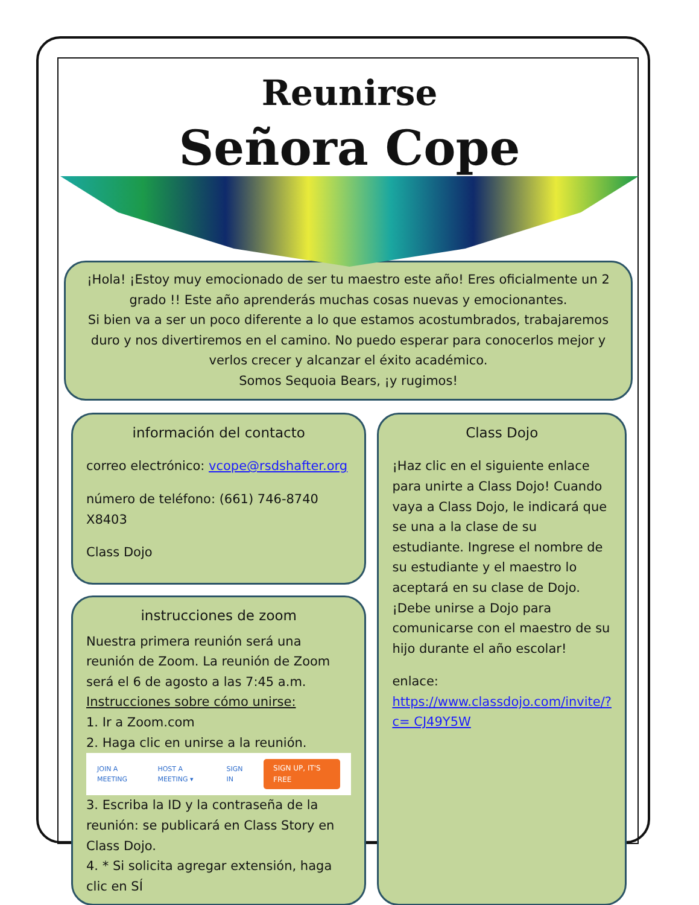Reunirse
Señora Cope
¡Hola! ¡Estoy muy emocionado de ser tu maestro este año! Eres oficialmente un 2 grado !! Este año aprenderás muchas cosas nuevas y emocionantes.
Si bien va a ser un poco diferente a lo que estamos acostumbrados, trabajaremos duro y nos divertiremos en el camino. No puedo esperar para conocerlos mejor y verlos crecer y alcanzar el éxito académico.
Somos Sequoia Bears, ¡y rugimos!
información del contacto
correo electrónico: vcope@rsdshafter.org
número de teléfono: (661) 746-8740 X8403
Class Dojo
instrucciones de zoom
Nuestra primera reunión será una reunión de Zoom. La reunión de Zoom será el 6 de agosto a las 7:45 a.m.
Instrucciones sobre cómo unirse:
1. Ir a Zoom.com
2. Haga clic en unirse a la reunión.
JOIN A MEETING HOST A MEETING ▾ SIGN IN SIGN UP, IT'S FREE
3. Escriba la ID y la contraseña de la reunión: se publicará en Class Story en Class Dojo.
4. * Si solicita agregar extensión, haga clic en SÍ
Class Dojo
¡Haz clic en el siguiente enlace para unirte a Class Dojo! Cuando vaya a Class Dojo, le indicará que se una a la clase de su estudiante. Ingrese el nombre de su estudiante y el maestro lo aceptará en su clase de Dojo. ¡Debe unirse a Dojo para comunicarse con el maestro de su hijo durante el año escolar!
enlace:
https://www.classdojo.com/invite/?c= CJ49Y5W